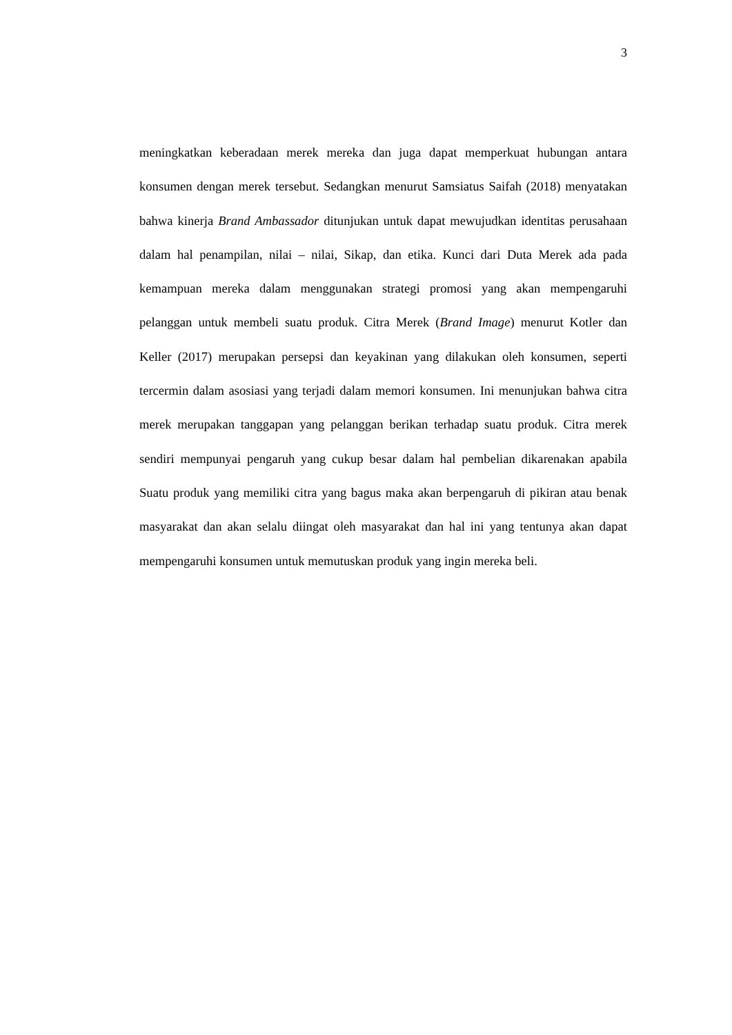3
meningkatkan keberadaan merek mereka dan juga dapat memperkuat hubungan antara konsumen dengan merek tersebut. Sedangkan menurut Samsiatus Saifah (2018) menyatakan bahwa kinerja Brand Ambassador ditunjukan untuk dapat mewujudkan identitas perusahaan dalam hal penampilan, nilai – nilai, Sikap, dan etika. Kunci dari Duta Merek ada pada kemampuan mereka dalam menggunakan strategi promosi yang akan mempengaruhi pelanggan untuk membeli suatu produk. Citra Merek (Brand Image) menurut Kotler dan Keller (2017) merupakan persepsi dan keyakinan yang dilakukan oleh konsumen, seperti tercermin dalam asosiasi yang terjadi dalam memori konsumen. Ini menunjukan bahwa citra merek merupakan tanggapan yang pelanggan berikan terhadap suatu produk. Citra merek sendiri mempunyai pengaruh yang cukup besar dalam hal pembelian dikarenakan apabila Suatu produk yang memiliki citra yang bagus maka akan berpengaruh di pikiran atau benak masyarakat dan akan selalu diingat oleh masyarakat dan hal ini yang tentunya akan dapat mempengaruhi konsumen untuk memutuskan produk yang ingin mereka beli.